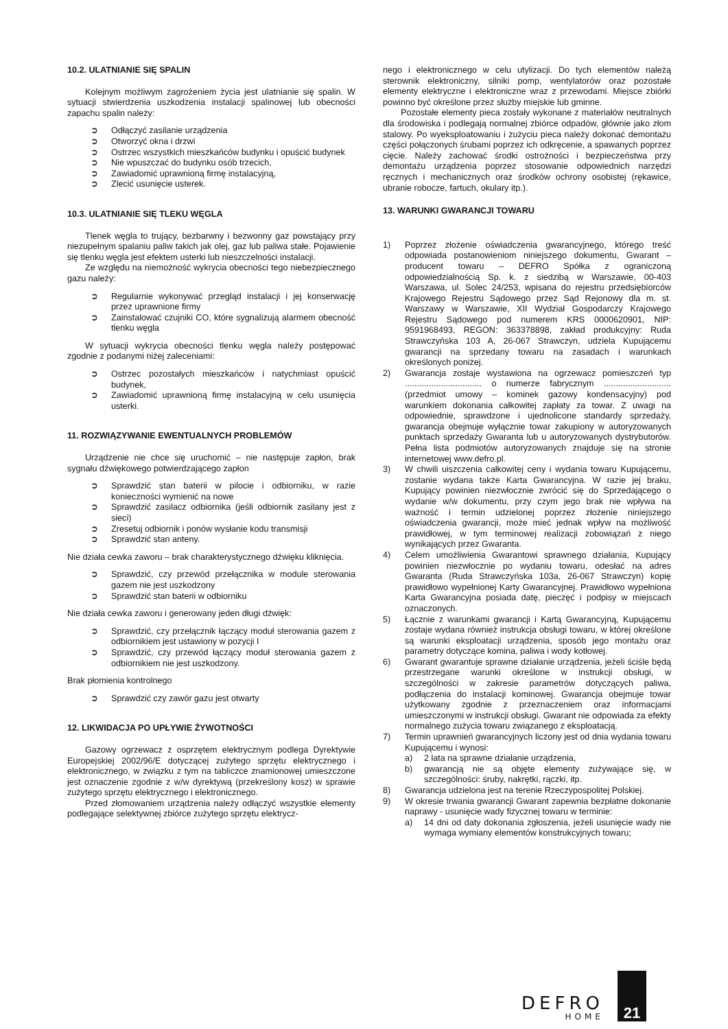10.2. ULATNIANIE SIĘ SPALIN
Kolejnym możliwym zagrożeniem życia jest ulatnianie się spalin. W sytuacji stwierdzenia uszkodzenia instalacji spalinowej lub obecności zapachu spalin należy:
➲ Odłączyć zasilanie urządzenia
➲ Otworzyć okna i drzwi
➲ Ostrzec wszystkich mieszkańców budynku i opuścić budynek
➲ Nie wpuszczać do budynku osób trzecich,
➲ Zawiadomić uprawnioną firmę instalacyjną,
➲ Zlecić usunięcie usterek.
10.3. ULATNIANIE SIĘ TLEKU WĘGLA
Tlenek węgla to trujący, bezbarwny i bezwonny gaz powstający przy niezupełnym spalaniu paliw takich jak olej, gaz lub paliwa stałe. Pojawienie się tlenku węgla jest efektem usterki lub nieszczelności instalacji.
Ze względu na niemożność wykrycia obecności tego niebezpiecznego gazu należy:
➲ Regularnie wykonywać przegląd instalacji i jej konserwację przez uprawnione firmy
➲ Zainstalować czujniki CO, które sygnalizują alarmem obecność tlenku węgla
W sytuacji wykrycia obecności tlenku węgla należy postępować zgodnie z podanymi niżej zaleceniami:
➲ Ostrzec pozostałych mieszkańców i natychmiast opuścić budynek,
➲ Zawiadomić uprawnioną firmę instalacyjną w celu usunięcia usterki.
11. ROZWIĄZYWANIE EWENTUALNYCH PROBLEMÓW
Urządzenie nie chce się uruchomić – nie następuje zapłon, brak sygnału dźwiękowego potwierdzającego zapłon
➲ Sprawdzić stan baterii w pilocie i odbiorniku, w razie konieczności wymienić na nowe
➲ Sprawdzić zasilacz odbiornika (jeśli odbiornik zasilany jest z sieci)
➲ Zresetuj odbiornik i ponów wysłanie kodu transmisji
➲ Sprawdzić stan anteny.
Nie działa cewka zaworu – brak charakterystycznego dźwięku kliknięcia.
➲ Sprawdzić, czy przewód przełącznika w module sterowania gazem nie jest uszkodzony
➲ Sprawdzić stan baterii w odbiorniku
Nie działa cewka zaworu i generowany jeden długi dźwięk:
➲ Sprawdzić, czy przełącznik łączący moduł sterowania gazem z odbiornikiem jest ustawiony w pozycji I
➲ Sprawdzić, czy przewód łączący moduł sterowania gazem z odbiornikiem nie jest uszkodzony.
Brak płomienia kontrolnego
➲ Sprawdzić czy zawór gazu jest otwarty
12. LIKWIDACJA PO UPŁYWIE ŻYWOTNOŚCI
Gazowy ogrzewacz z osprzętem elektrycznym podlega Dyrektywie Europejskiej 2002/96/E dotyczącej zużytego sprzętu elektrycznego i elektronicznego, w związku z tym na tabliczce znamionowej umieszczone jest oznaczenie zgodnie z w/w dyrektywą (przekreślony kosz) w sprawie zużytego sprzętu elektrycznego i elektronicznego.
Przed złomowaniem urządzenia należy odłączyć wszystkie elementy podlegające selektywnej zbiórce zużytego sprzętu elektrycz-
nego i elektronicznego w celu utylizacji. Do tych elementów należą sterownik elektroniczny, silniki pomp, wentylatorów oraz pozostałe elementy elektryczne i elektroniczne wraz z przewodami. Miejsce zbiórki powinno być określone przez służby miejskie lub gminne.
Pozostałe elementy pieca zostały wykonane z materiałów neutralnych dla środowiska i podlegają normalnej zbiórce odpadów, głównie jako złom stalowy. Po wyeksploatowaniu i zużyciu pieca należy dokonać demontażu części połączonych śrubami poprzez ich odkręcenie, a spawanych poprzez cięcie. Należy zachować środki ostrożności i bezpieczeństwa przy demontażu urządzenia poprzez stosowanie odpowiednich narzędzi ręcznych i mechanicznych oraz środków ochrony osobistej (rękawice, ubranie robocze, fartuch, okulary itp.).
13. WARUNKI GWARANCJI TOWARU
1) Poprzez złożenie oświadczenia gwarancyjnego, którego treść odpowiada postanowieniom niniejszego dokumentu, Gwarant – producent towaru – DEFRO Spółka z ograniczoną odpowiedzialnością Sp. k. z siedzibą w Warszawie, 00-403 Warszawa, ul. Solec 24/253, wpisana do rejestru przedsiębiorców Krajowego Rejestru Sądowego przez Sąd Rejonowy dla m. st. Warszawy w Warszawie, XII Wydział Gospodarczy Krajowego Rejestru Sądowego pod numerem KRS 0000620901, NIP: 9591968493, REGON: 363378898, zakład produkcyjny: Ruda Strawczyńska 103 A, 26-067 Strawczyn, udziela Kupującemu gwarancji na sprzedany towaru na zasadach i warunkach określonych poniżej.
2) Gwarancja zostaje wystawiona na ogrzewacz pomieszczeń typ ................................ o numerze fabrycznym ............................ (przedmiot umowy – kominek gazowy kondensacyjny) pod warunkiem dokonania całkowitej zapłaty za towar. Z uwagi na odpowiednie, sprawdzone i ujednolicone standardy sprzedaży, gwarancja obejmuje wyłącznie towar zakupiony w autoryzowanych punktach sprzedaży Gwaranta lub u autoryzowanych dystrybutorów. Pełna lista podmiotów autoryzowanych znajduje się na stronie internetowej www.defro.pl.
3) W chwili uiszczenia całkowitej ceny i wydania towaru Kupującemu, zostanie wydana także Karta Gwarancyjna. W razie jej braku, Kupujący powinien niezwłocznie zwrócić się do Sprzedającego o wydanie w/w dokumentu, przy czym jego brak nie wpływa na ważność i termin udzielonej poprzez złożenie niniejszego oświadczenia gwarancji, może mieć jednak wpływ na możliwość prawidłowej, w tym terminowej realizacji zobowiązań z niego wynikających przez Gwaranta.
4) Celem umożliwienia Gwarantowi sprawnego działania, Kupujący powinien niezwłocznie po wydaniu towaru, odesłać na adres Gwaranta (Ruda Strawczyńska 103a, 26-067 Strawczyn) kopię prawidłowo wypełnionej Karty Gwarancyjnej. Prawidłowo wypełniona Karta Gwarancyjna posiada datę, pieczęć i podpisy w miejscach oznaczonych.
5) Łącznie z warunkami gwarancji i Kartą Gwarancyjną, Kupującemu zostaje wydana również instrukcja obsługi towaru, w której określone są warunki eksploatacji urządzenia, sposób jego montażu oraz parametry dotyczące komina, paliwa i wody kotłowej.
6) Gwarant gwarantuje sprawne działanie urządzenia, jeżeli ściśle będą przestrzegane warunki określone w instrukcji obsługi, w szczególności w zakresie parametrów dotyczących paliwa, podłączenia do instalacji kominowej. Gwarancja obejmuje towar użytkowany zgodnie z przeznaczeniem oraz informacjami umieszczonymi w instrukcji obsługi. Gwarant nie odpowiada za efekty normalnego zużycia towaru związanego z eksploatacją.
7) Termin uprawnień gwarancyjnych liczony jest od dnia wydania towaru Kupującemu i wynosi:
a) 2 lata na sprawne działanie urządzenia,
b) gwarancją nie są objęte elementy zużywające się, w szczególności: śruby, nakrętki, rączki, itp.
8) Gwarancja udzielona jest na terenie Rzeczypospolitej Polskiej.
9) W okresie trwania gwarancji Gwarant zapewnia bezpłatne dokonanie naprawy - usunięcie wady fizycznej towaru w terminie:
a) 14 dni od daty dokonania zgłoszenia, jeżeli usunięcie wady nie wymaga wymiany elementów konstrukcyjnych towaru;
DEFRO
HOME
21